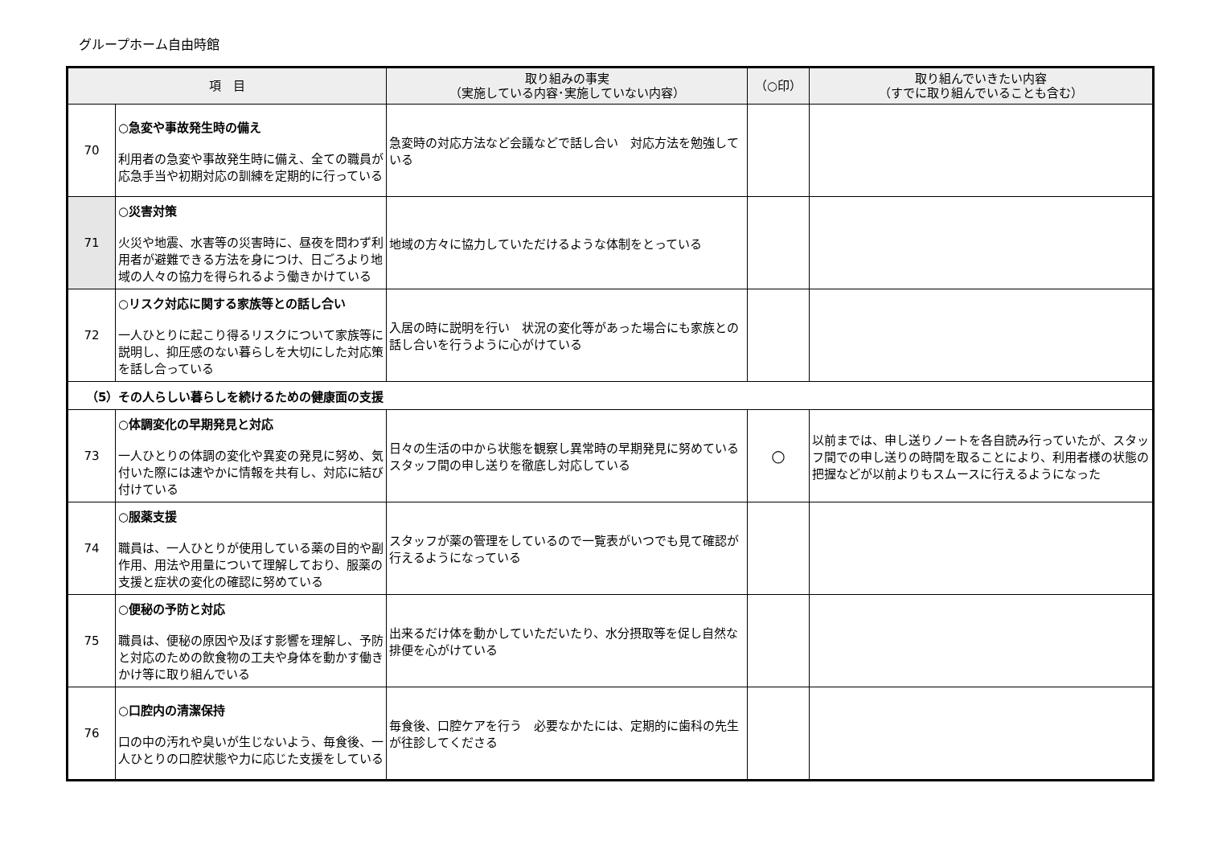グループホーム自由時館
| 項 目 | | 取り組みの事実 （実施している内容･実施していない内容） | （○印） | 取り組んでいきたい内容 （すでに取り組んでいることも含む） |
| --- | --- | --- | --- | --- |
| 70 | ○急変や事故発生時の備え 利用者の急変や事故発生時に備え、全ての職員が応急手当や初期対応の訓練を定期的に行っている | 急変時の対応方法など会議などで話し合い 対応方法を勉強している | | |
| 71 | ○災害対策 火災や地震、水害等の災害時に、昼夜を問わず利用者が避難できる方法を身につけ、日ごろより地域の人々の協力を得られるよう働きかけている | 地域の方々に協力していただけるような体制をとっている | | |
| 72 | ○リスク対応に関する家族等との話し合い 一人ひとりに起こり得るリスクについて家族等に説明し、抑圧感のない暮らしを大切にした対応策を話し合っている | 入居の時に説明を行い 状況の変化等があった場合にも家族との話し合いを行うように心がけている | | |
| （5）その人らしい暮らしを続けるための健康面の支援 | | | | |
| 73 | ○体調変化の早期発見と対応 一人ひとりの体調の変化や異変の発見に努め、気付いた際には速やかに情報を共有し、対応に結び付けている | 日々の生活の中から状態を観察し異常時の早期発見に努めているスタッフ間の申し送りを徹底し対応している | ○ | 以前までは、申し送りノートを各自読み行っていたが、スタッフ間での申し送りの時間を取ることにより、利用者様の状態の把握などが以前よりもスムースに行えるようになった |
| 74 | ○服薬支援 職員は、一人ひとりが使用している薬の目的や副作用、用法や用量について理解しており、服薬の支援と症状の変化の確認に努めている | スタッフが薬の管理をしているので一覧表がいつでも見て確認が行えるようになっている | | |
| 75 | ○便秘の予防と対応 職員は、便秘の原因や及ぼす影響を理解し、予防と対応のための飲食物の工夫や身体を動かす働きかけ等に取り組んでいる | 出来るだけ体を動かしていただいたり、水分摂取等を促し自然な排便を心がけている | | |
| 76 | ○口腔内の清潔保持 口の中の汚れや臭いが生じないよう、毎食後、一人ひとりの口腔状態や力に応じた支援をしている | 毎食後、口腔ケアを行う 必要なかたには、定期的に歯科の先生が往診してくださる | | |